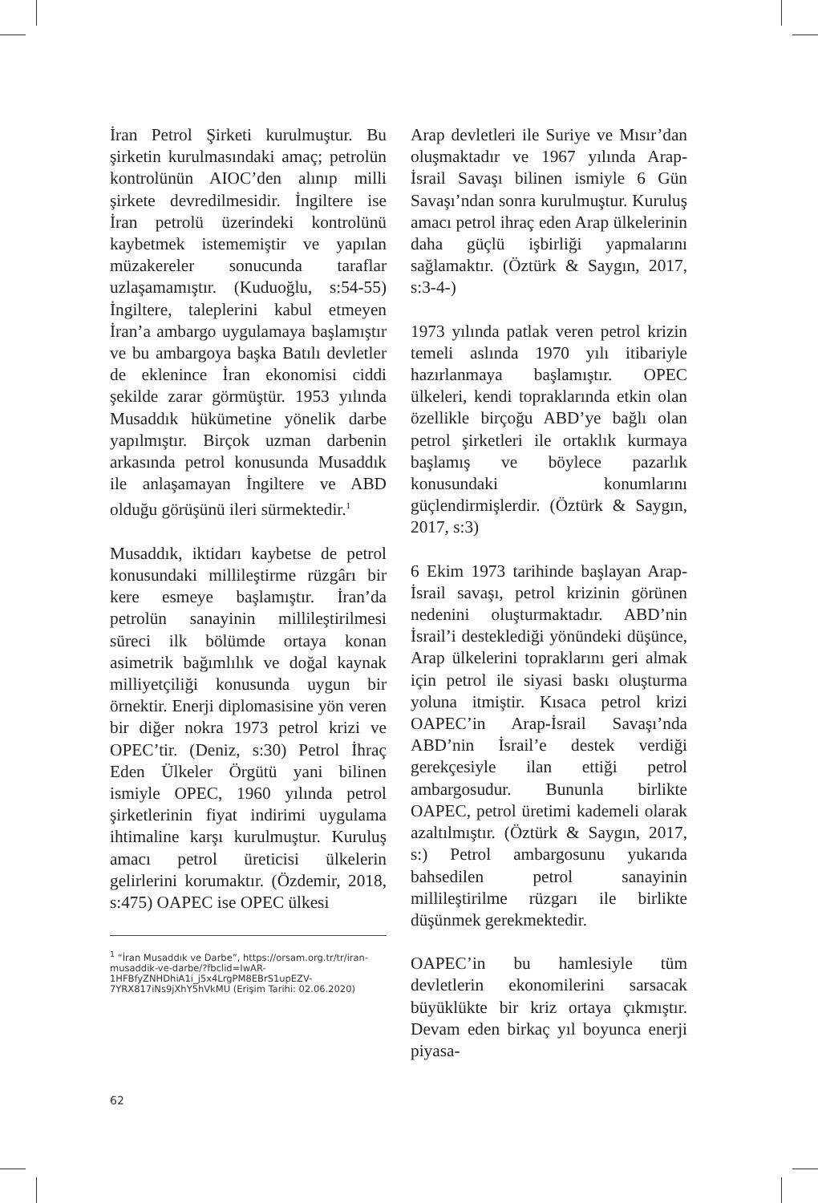İran Petrol Şirketi kurulmuştur. Bu şirketin kurulmasındaki amaç; petrolün kontrolünün AIOC’den alınıp milli şirkete devredilmesidir. İngiltere ise İran petrolü üzerindeki kontrolünü kaybetmek istememiştir ve yapılan müzakereler sonucunda taraflar uzlaşamamıştır. (Kuduoğlu, s:54-55) İngiltere, taleplerini kabul etmeyen İran’a ambargo uygulamaya başlamıştır ve bu ambargoya başka Batılı devletler de eklenince İran ekonomisi ciddi şekilde zarar görmüştür. 1953 yılında Musaddık hükümetine yönelik darbe yapılmıştır. Birçok uzman darbenin arkasında petrol konusunda Musaddık ile anlaşamayan İngiltere ve ABD olduğu görüşünü ileri sürmektedir.<sup>1</sup>
Musaddık, iktidarı kaybetse de petrol konusundaki millileştirme rüzgârı bir kere esmeye başlamıştır. İran’da petrolün sanayinin millileştirilmesi süreci ilk bölümde ortaya konan asimetrik bağımlılık ve doğal kaynak milliyetçiliği konusunda uygun bir örnektir. Enerji diplomasisine yön veren bir diğer nokra 1973 petrol krizi ve OPEC’tir. (Deniz, s:30) Petrol İhraç Eden Ülkeler Örgütü yani bilinen ismiyle OPEC, 1960 yılında petrol şirketlerinin fiyat indirimi uygulama ihtimaline karşı kurulmuştur. Kuruluş amacı petrol üreticisi ülkelerin gelirlerini korumaktır. (Özdemir, 2018, s:475) OAPEC ise OPEC ülkesi
<sup>1</sup> “İran Musaddık ve Darbe”, https://orsam.org.tr/tr/iran-musaddik-ve-darbe/?fbclid=IwAR-1HFBfyZNHDhiA1i_j5x4LrgPM8EBrS1upEZV-7YRX817iNs9jXhY5hVkMU (Erişim Tarihi: 02.06.2020)
Arap devletleri ile Suriye ve Mısır’dan oluşmaktadır ve 1967 yılında Arap-İsrail Savaşı bilinen ismiyle 6 Gün Savaşı’ndan sonra kurulmuştur. Kuruluş amacı petrol ihraç eden Arap ülkelerinin daha güçlü işbirliği yapmalarını sağlamaktır. (Öztürk & Saygın, 2017, s:3-4-)
1973 yılında patlak veren petrol krizin temeli aslında 1970 yılı itibariyle hazırlanmaya başlamıştır. OPEC ülkeleri, kendi topraklarında etkin olan özellikle birçoğu ABD’ye bağlı olan petrol şirketleri ile ortaklık kurmaya başlamış ve böylece pazarlık konusundaki konumlarını güçlendirmişlerdir. (Öztürk & Saygın, 2017, s:3)
6 Ekim 1973 tarihinde başlayan Arap-İsrail savaşı, petrol krizinin görünen nedenini oluşturmaktadır. ABD’nin İsrail’i desteklediği yönündeki düşünce, Arap ülkelerini topraklarını geri almak için petrol ile siyasi baskı oluşturma yoluna itmiştir. Kısaca petrol krizi OAPEC’in Arap-İsrail Savaşı’nda ABD’nin İsrail’e destek verdiği gerekçesiyle ilan ettiği petrol ambargosudur. Bununla birlikte OAPEC, petrol üretimi kademeli olarak azaltılmıştır. (Öztürk & Saygın, 2017, s:) Petrol ambargosunu yukarıda bahsedilen petrol sanayinin millileştirilme rüzgarı ile birlikte düşünmek gerekmektedir.
OAPEC’in bu hamlesiyle tüm devletlerin ekonomilerini sarsacak büyüklükte bir kriz ortaya çıkmıştır. Devam eden birkaç yıl boyunca enerji piyasa-
62